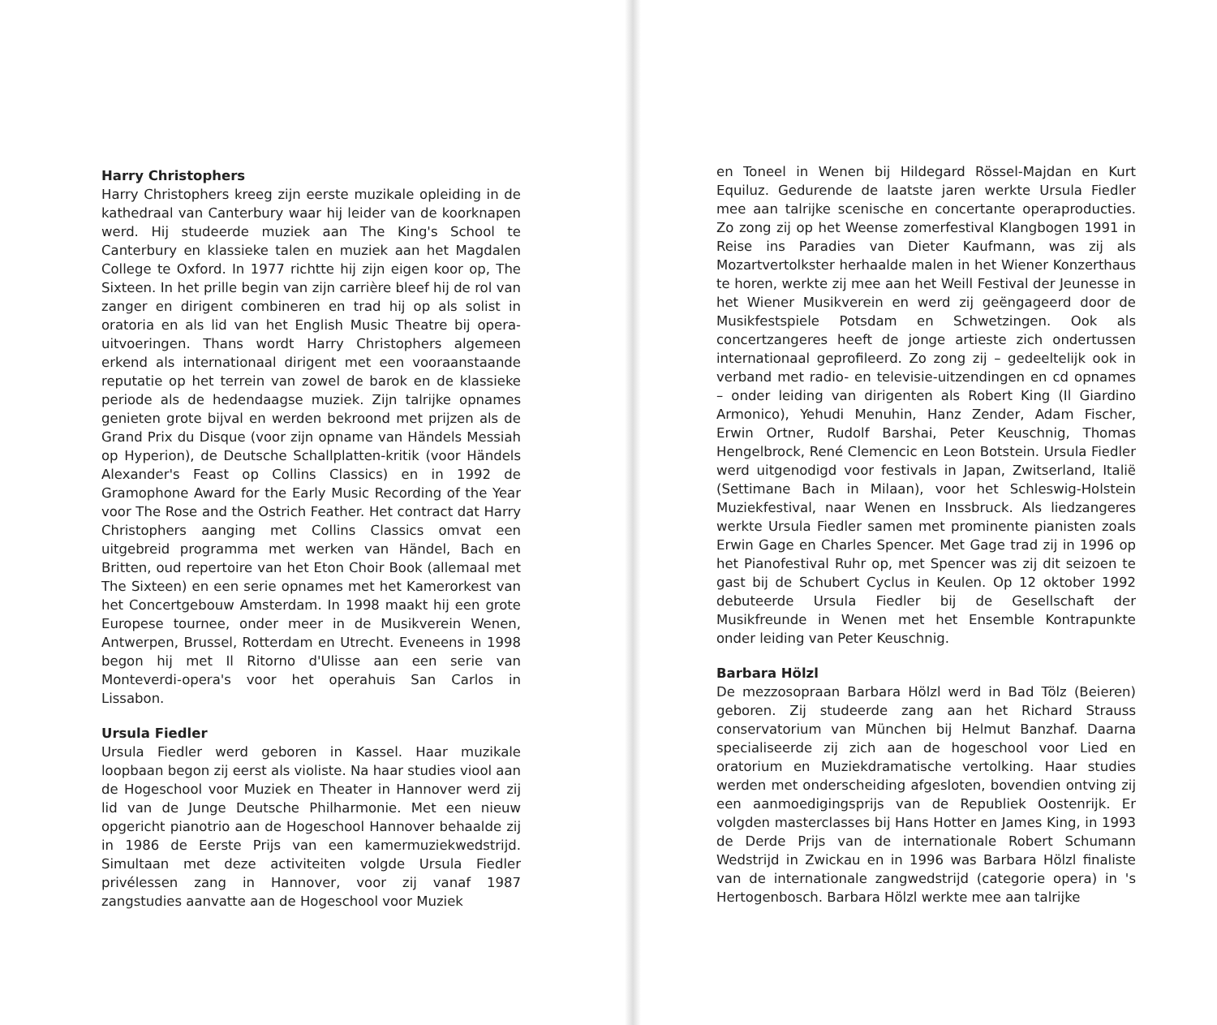Harry Christophers
Harry Christophers kreeg zijn eerste muzikale opleiding in de kathedraal van Canterbury waar hij leider van de koorknapen werd. Hij studeerde muziek aan The King's School te Canterbury en klassieke talen en muziek aan het Magdalen College te Oxford. In 1977 richtte hij zijn eigen koor op, The Sixteen. In het prille begin van zijn carrière bleef hij de rol van zanger en dirigent combineren en trad hij op als solist in oratoria en als lid van het English Music Theatre bij opera-uitvoeringen. Thans wordt Harry Christophers algemeen erkend als internationaal dirigent met een vooraanstaande reputatie op het terrein van zowel de barok en de klassieke periode als de hedendaagse muziek. Zijn talrijke opnames genieten grote bijval en werden bekroond met prijzen als de Grand Prix du Disque (voor zijn opname van Händels Messiah op Hyperion), de Deutsche Schallplatten-kritik (voor Händels Alexander's Feast op Collins Classics) en in 1992 de Gramophone Award for the Early Music Recording of the Year voor The Rose and the Ostrich Feather. Het contract dat Harry Christophers aanging met Collins Classics omvat een uitgebreid programma met werken van Händel, Bach en Britten, oud repertoire van het Eton Choir Book (allemaal met The Sixteen) en een serie opnames met het Kamerorkest van het Concertgebouw Amsterdam. In 1998 maakt hij een grote Europese tournee, onder meer in de Musikverein Wenen, Antwerpen, Brussel, Rotterdam en Utrecht. Eveneens in 1998 begon hij met Il Ritorno d'Ulisse aan een serie van Monteverdi-opera's voor het operahuis San Carlos in Lissabon.
Ursula Fiedler
Ursula Fiedler werd geboren in Kassel. Haar muzikale loopbaan begon zij eerst als violiste. Na haar studies viool aan de Hogeschool voor Muziek en Theater in Hannover werd zij lid van de Junge Deutsche Philharmonie. Met een nieuw opgericht pianotrio aan de Hogeschool Hannover behaalde zij in 1986 de Eerste Prijs van een kamermuziekwedstrijd. Simultaan met deze activiteiten volgde Ursula Fiedler privélessen zang in Hannover, voor zij vanaf 1987 zangstudies aanvatte aan de Hogeschool voor Muziek
en Toneel in Wenen bij Hildegard Rössel-Majdan en Kurt Equiluz. Gedurende de laatste jaren werkte Ursula Fiedler mee aan talrijke scenische en concertante operaproducties. Zo zong zij op het Weense zomerfestival Klangbogen 1991 in Reise ins Paradies van Dieter Kaufmann, was zij als Mozartvertolkster herhaalde malen in het Wiener Konzerthaus te horen, werkte zij mee aan het Weill Festival der Jeunesse in het Wiener Musikverein en werd zij geëngageerd door de Musikfestspiele Potsdam en Schwetzingen. Ook als concertzangeres heeft de jonge artieste zich ondertussen internationaal geprofileerd. Zo zong zij – gedeeltelijk ook in verband met radio- en televisie-uitzendingen en cd opnames – onder leiding van dirigenten als Robert King (Il Giardino Armonico), Yehudi Menuhin, Hanz Zender, Adam Fischer, Erwin Ortner, Rudolf Barshai, Peter Keuschnig, Thomas Hengelbrock, René Clemencic en Leon Botstein. Ursula Fiedler werd uitgenodigd voor festivals in Japan, Zwitserland, Italië (Settimane Bach in Milaan), voor het Schleswig-Holstein Muziekfestival, naar Wenen en Inssbruck. Als liedzangeres werkte Ursula Fiedler samen met prominente pianisten zoals Erwin Gage en Charles Spencer. Met Gage trad zij in 1996 op het Pianofestival Ruhr op, met Spencer was zij dit seizoen te gast bij de Schubert Cyclus in Keulen. Op 12 oktober 1992 debuteerde Ursula Fiedler bij de Gesellschaft der Musikfreunde in Wenen met het Ensemble Kontrapunkte onder leiding van Peter Keuschnig.
Barbara Hölzl
De mezzosopraan Barbara Hölzl werd in Bad Tölz (Beieren) geboren. Zij studeerde zang aan het Richard Strauss conservatorium van München bij Helmut Banzhaf. Daarna specialiseerde zij zich aan de hogeschool voor Lied en oratorium en Muziekdramatische vertolking. Haar studies werden met onderscheiding afgesloten, bovendien ontving zij een aanmoedigingsprijs van de Republiek Oostenrijk. Er volgden masterclasses bij Hans Hotter en James King, in 1993 de Derde Prijs van de internationale Robert Schumann Wedstrijd in Zwickau en in 1996 was Barbara Hölzl finaliste van de internationale zangwedstrijd (categorie opera) in 's Hertogenbosch. Barbara Hölzl werkte mee aan talrijke